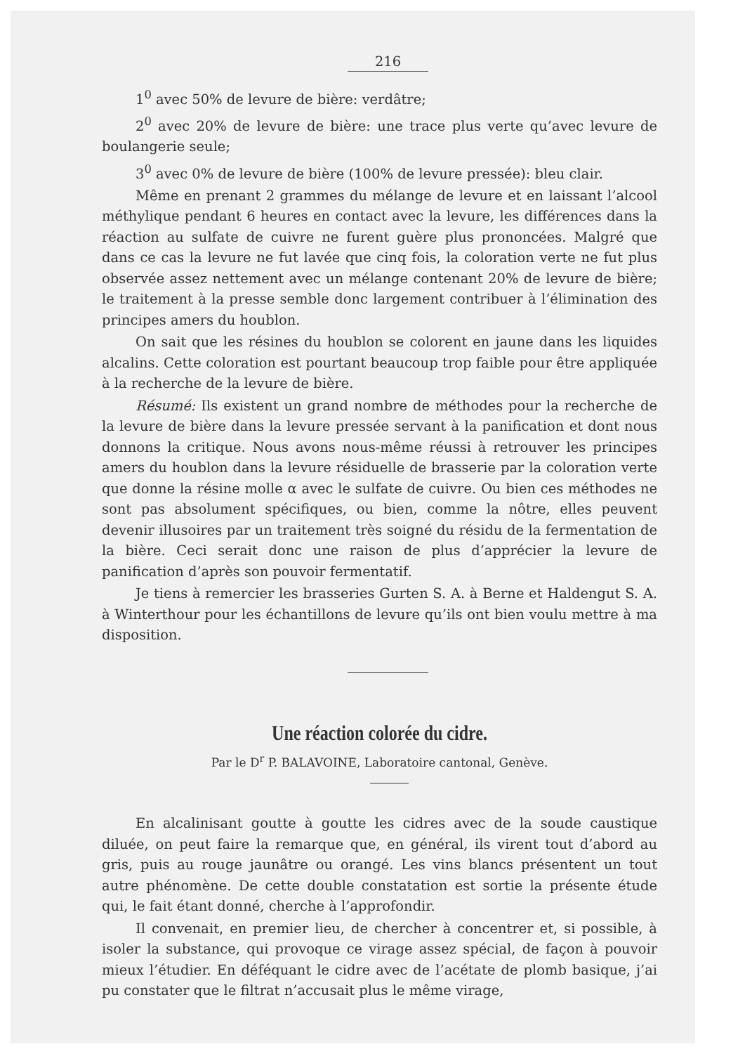216
1<sup>0</sup> avec 50% de levure de bière: verdâtre;
2<sup>0</sup> avec 20% de levure de bière: une trace plus verte qu’avec levure de boulangerie seule;
3<sup>0</sup> avec 0% de levure de bière (100% de levure pressée): bleu clair.
Même en prenant 2 grammes du mélange de levure et en laissant l’alcool méthylique pendant 6 heures en contact avec la levure, les différences dans la réaction au sulfate de cuivre ne furent guère plus prononcées. Malgré que dans ce cas la levure ne fut lavée que cinq fois, la coloration verte ne fut plus observée assez nettement avec un mélange contenant 20% de levure de bière; le traitement à la presse semble donc largement contribuer à l’élimination des principes amers du houblon.
On sait que les résines du houblon se colorent en jaune dans les liquides alcalins. Cette coloration est pourtant beaucoup trop faible pour être appliquée à la recherche de la levure de bière.
Résumé: Ils existent un grand nombre de méthodes pour la recherche de la levure de bière dans la levure pressée servant à la panification et dont nous donnons la critique. Nous avons nous-même réussi à retrouver les principes amers du houblon dans la levure résiduelle de brasserie par la coloration verte que donne la résine molle α avec le sulfate de cuivre. Ou bien ces méthodes ne sont pas absolument spécifiques, ou bien, comme la nôtre, elles peuvent devenir illusoires par un traitement très soigné du résidu de la fermentation de la bière. Ceci serait donc une raison de plus d’apprécier la levure de panification d’après son pouvoir fermentatif.
Je tiens à remercier les brasseries Gurten S. A. à Berne et Haldengut S. A. à Winterthour pour les échantillons de levure qu’ils ont bien voulu mettre à ma disposition.
Une réaction colorée du cidre.
Par le D<sup>r</sup> P. BALAVOINE, Laboratoire cantonal, Genève.
En alcalinisant goutte à goutte les cidres avec de la soude caustique diluée, on peut faire la remarque que, en général, ils virent tout d’abord au gris, puis au rouge jaunâtre ou orangé. Les vins blancs présentent un tout autre phénomène. De cette double constatation est sortie la présente étude qui, le fait étant donné, cherche à l’approfondir.
Il convenait, en premier lieu, de chercher à concentrer et, si possible, à isoler la substance, qui provoque ce virage assez spécial, de façon à pouvoir mieux l’étudier. En déféquant le cidre avec de l’acétate de plomb basique, j’ai pu constater que le filtrat n’accusait plus le même virage,